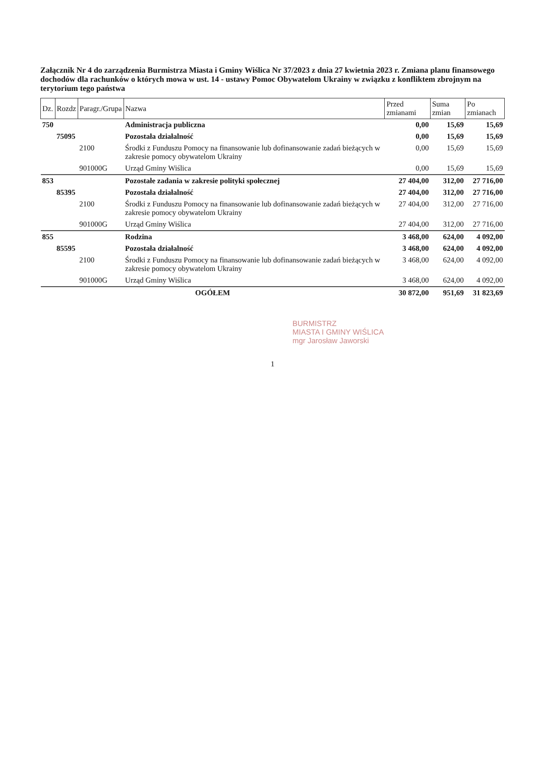Załącznik Nr 4 do zarządzenia Burmistrza Miasta i Gminy Wiślica Nr 37/2023 z dnia 27 kwietnia 2023 r. Zmiana planu finansowego dochodów dla rachunków o których mowa w ust. 14 - ustawy Pomoc Obywatelom Ukrainy w związku z konfliktem zbrojnym na terytorium tego państwa
| Dz. | Rozdz | Paragr./Grupa | Nazwa | Przed zmianami | Suma zmian | Po zmianach |
| --- | --- | --- | --- | --- | --- | --- |
| 750 | | | Administracja publiczna | 0,00 | 15,69 | 15,69 |
| | 75095 | | Pozostała działalność | 0,00 | 15,69 | 15,69 |
| | | 2100 | Środki z Funduszu Pomocy na finansowanie lub dofinansowanie zadań bieżących w zakresie pomocy obywatelom Ukrainy | 0,00 | 15,69 | 15,69 |
| | | 901000G | Urząd Gminy Wiślica | 0,00 | 15,69 | 15,69 |
| 853 | | | Pozostałe zadania w zakresie polityki społecznej | 27 404,00 | 312,00 | 27 716,00 |
| | 85395 | | Pozostała działalność | 27 404,00 | 312,00 | 27 716,00 |
| | | 2100 | Środki z Funduszu Pomocy na finansowanie lub dofinansowanie zadań bieżących w zakresie pomocy obywatelom Ukrainy | 27 404,00 | 312,00 | 27 716,00 |
| | | 901000G | Urząd Gminy Wiślica | 27 404,00 | 312,00 | 27 716,00 |
| 855 | | | Rodzina | 3 468,00 | 624,00 | 4 092,00 |
| | 85595 | | Pozostała działalność | 3 468,00 | 624,00 | 4 092,00 |
| | | 2100 | Środki z Funduszu Pomocy na finansowanie lub dofinansowanie zadań bieżących w zakresie pomocy obywatelom Ukrainy | 3 468,00 | 624,00 | 4 092,00 |
| | | 901000G | Urząd Gminy Wiślica | 3 468,00 | 624,00 | 4 092,00 |
| OGÓŁEM | | | | 30 872,00 | 951,69 | 31 823,69 |
BURMISTRZ
MIASTA I GMINY WIŚLICA
mgr Jarosław Jaworski
1